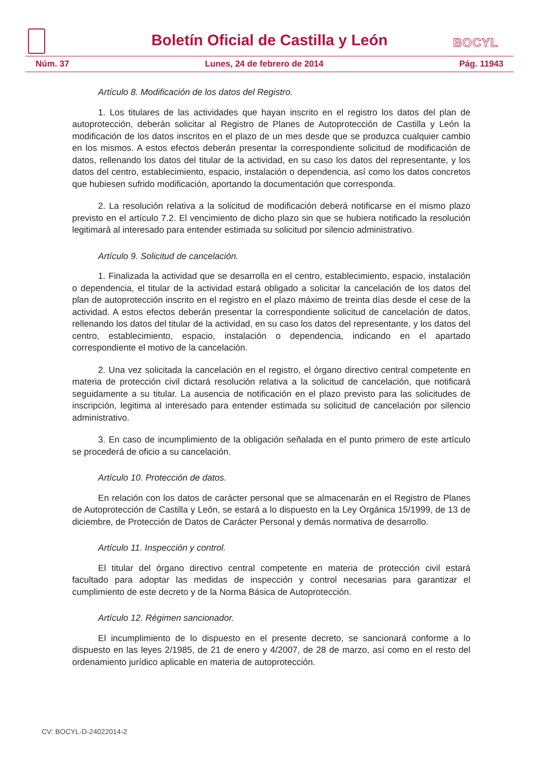Boletín Oficial de Castilla y León
BOCYL
Núm. 37 Lunes, 24 de febrero de 2014 Pág. 11943
Artículo 8. Modificación de los datos del Registro.
1. Los titulares de las actividades que hayan inscrito en el registro los datos del plan de autoprotección, deberán solicitar al Registro de Planes de Autoprotección de Castilla y León la modificación de los datos inscritos en el plazo de un mes desde que se produzca cualquier cambio en los mismos. A estos efectos deberán presentar la correspondiente solicitud de modificación de datos, rellenando los datos del titular de la actividad, en su caso los datos del representante, y los datos del centro, establecimiento, espacio, instalación o dependencia, así como los datos concretos que hubiesen sufrido modificación, aportando la documentación que corresponda.
2. La resolución relativa a la solicitud de modificación deberá notificarse en el mismo plazo previsto en el artículo 7.2. El vencimiento de dicho plazo sin que se hubiera notificado la resolución legitimará al interesado para entender estimada su solicitud por silencio administrativo.
Artículo 9. Solicitud de cancelación.
1. Finalizada la actividad que se desarrolla en el centro, establecimiento, espacio, instalación o dependencia, el titular de la actividad estará obligado a solicitar la cancelación de los datos del plan de autoprotección inscrito en el registro en el plazo máximo de treinta días desde el cese de la actividad. A estos efectos deberán presentar la correspondiente solicitud de cancelación de datos, rellenando los datos del titular de la actividad, en su caso los datos del representante, y los datos del centro, establecimiento, espacio, instalación o dependencia, indicando en el apartado correspondiente el motivo de la cancelación.
2. Una vez solicitada la cancelación en el registro, el órgano directivo central competente en materia de protección civil dictará resolución relativa a la solicitud de cancelación, que notificará seguidamente a su titular. La ausencia de notificación en el plazo previsto para las solicitudes de inscripción, legitima al interesado para entender estimada su solicitud de cancelación por silencio administrativo.
3. En caso de incumplimiento de la obligación señalada en el punto primero de este artículo se procederá de oficio a su cancelación.
Artículo 10. Protección de datos.
En relación con los datos de carácter personal que se almacenarán en el Registro de Planes de Autoprotección de Castilla y León, se estará a lo dispuesto en la Ley Orgánica 15/1999, de 13 de diciembre, de Protección de Datos de Carácter Personal y demás normativa de desarrollo.
Artículo 11. Inspección y control.
El titular del órgano directivo central competente en materia de protección civil estará facultado para adoptar las medidas de inspección y control necesarias para garantizar el cumplimiento de este decreto y de la Norma Básica de Autoprotección.
Artículo 12. Régimen sancionador.
El incumplimiento de lo dispuesto en el presente decreto, se sancionará conforme a lo dispuesto en las leyes 2/1985, de 21 de enero y 4/2007, de 28 de marzo, así como en el resto del ordenamiento jurídico aplicable en materia de autoprotección.
CV: BOCYL-D-24022014-2